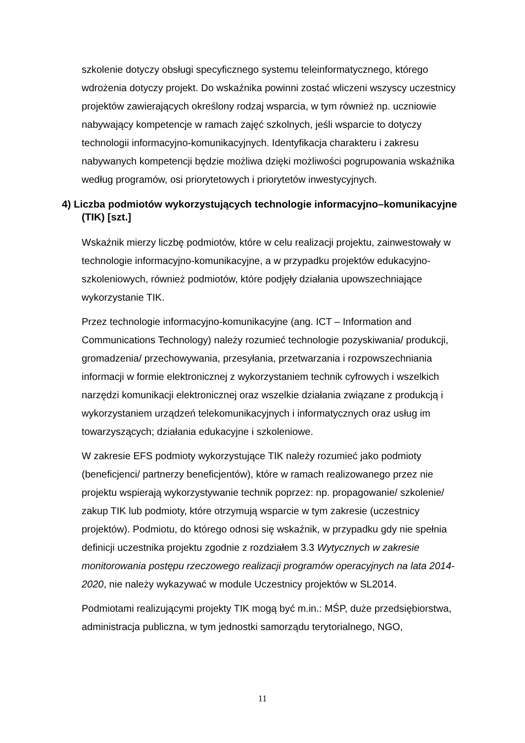szkolenie dotyczy obsługi specyficznego systemu teleinformatycznego, którego wdrożenia dotyczy projekt. Do wskaźnika powinni zostać wliczeni wszyscy uczestnicy projektów zawierających określony rodzaj wsparcia, w tym również np. uczniowie nabywający kompetencje w ramach zajęć szkolnych, jeśli wsparcie to dotyczy technologii informacyjno-komunikacyjnych. Identyfikacja charakteru i zakresu nabywanych kompetencji będzie możliwa dzięki możliwości pogrupowania wskaźnika według programów, osi priorytetowych i priorytetów inwestycyjnych.
4) Liczba podmiotów wykorzystujących technologie informacyjno–komunikacyjne (TIK) [szt.]
Wskaźnik mierzy liczbę podmiotów, które w celu realizacji projektu, zainwestowały w technologie informacyjno-komunikacyjne, a w przypadku projektów edukacyjno-szkoleniowych, również podmiotów, które podjęły działania upowszechniające wykorzystanie TIK.
Przez technologie informacyjno-komunikacyjne (ang. ICT – Information and Communications Technology) należy rozumieć technologie pozyskiwania/ produkcji, gromadzenia/ przechowywania, przesyłania, przetwarzania i rozpowszechniania informacji w formie elektronicznej z wykorzystaniem technik cyfrowych i wszelkich narzędzi komunikacji elektronicznej oraz wszelkie działania związane z produkcją i wykorzystaniem urządzeń telekomunikacyjnych i informatycznych oraz usług im towarzyszących; działania edukacyjne i szkoleniowe.
W zakresie EFS podmioty wykorzystujące TIK należy rozumieć jako podmioty (beneficjenci/ partnerzy beneficjentów), które w ramach realizowanego przez nie projektu wspierają wykorzystywanie technik poprzez: np. propagowanie/ szkolenie/ zakup TIK lub podmioty, które otrzymują wsparcie w tym zakresie (uczestnicy projektów). Podmiotu, do którego odnosi się wskaźnik, w przypadku gdy nie spełnia definicji uczestnika projektu zgodnie z rozdziałem 3.3 Wytycznych w zakresie monitorowania postępu rzeczowego realizacji programów operacyjnych na lata 2014-2020, nie należy wykazywać w module Uczestnicy projektów w SL2014.
Podmiotami realizującymi projekty TIK mogą być m.in.: MŚP, duże przedsiębiorstwa, administracja publiczna, w tym jednostki samorządu terytorialnego, NGO,
11